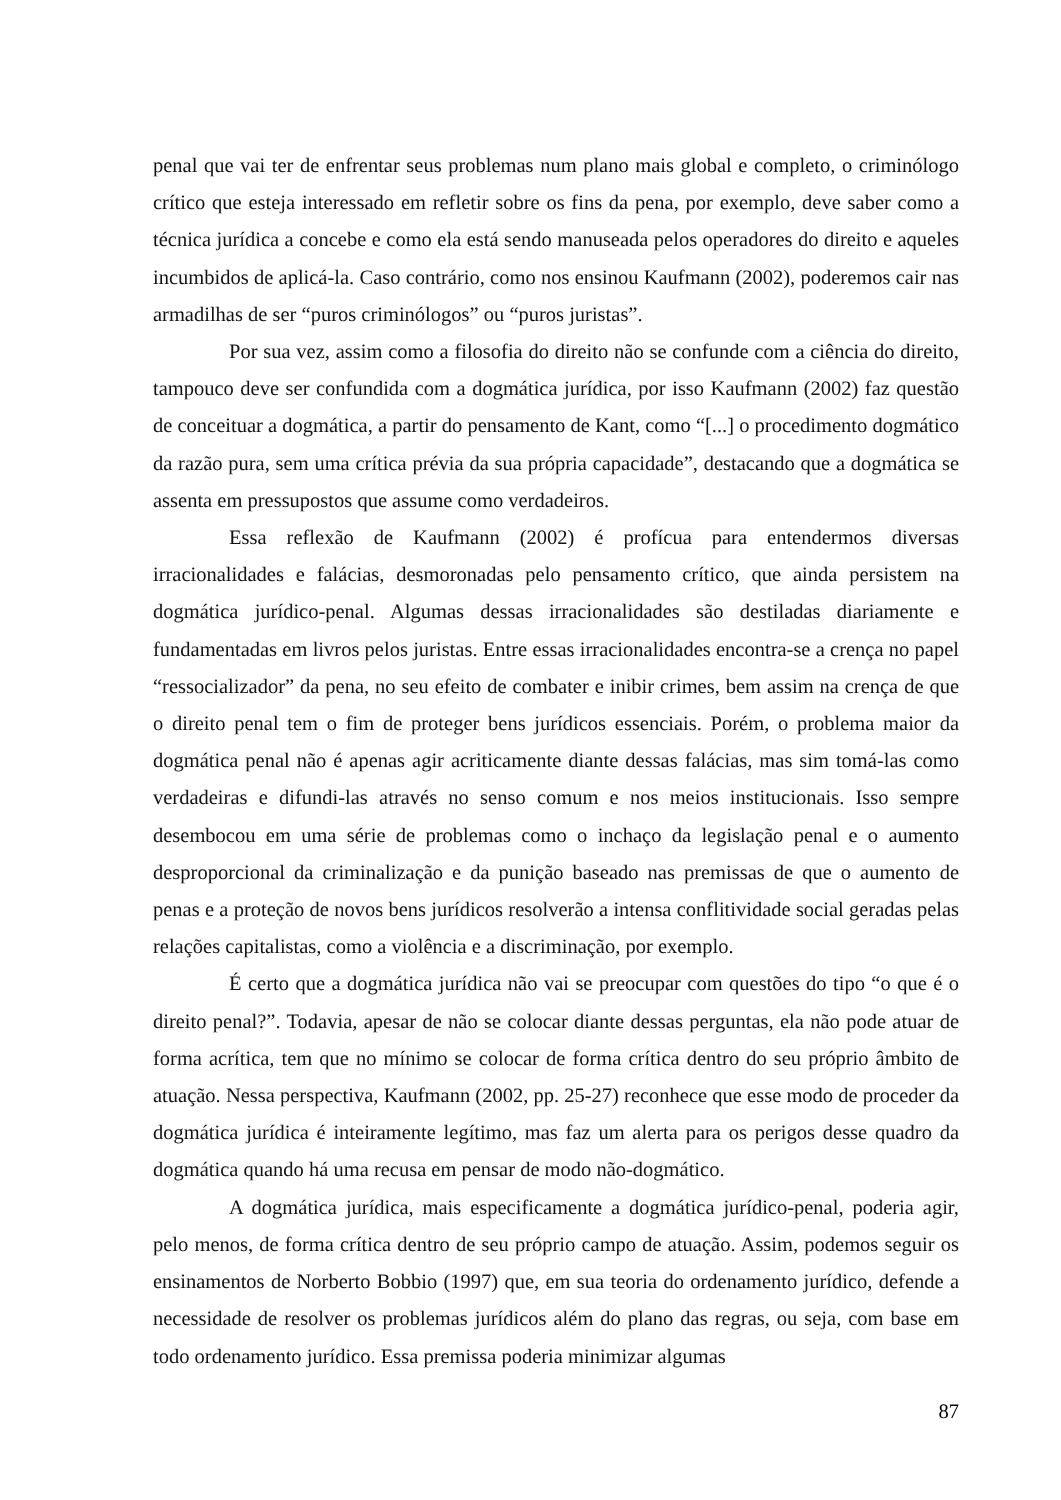penal que vai ter de enfrentar seus problemas num plano mais global e completo, o criminólogo crítico que esteja interessado em refletir sobre os fins da pena, por exemplo, deve saber como a técnica jurídica a concebe e como ela está sendo manuseada pelos operadores do direito e aqueles incumbidos de aplicá-la. Caso contrário, como nos ensinou Kaufmann (2002), poderemos cair nas armadilhas de ser “puros criminólogos” ou “puros juristas”.
Por sua vez, assim como a filosofia do direito não se confunde com a ciência do direito, tampouco deve ser confundida com a dogmática jurídica, por isso Kaufmann (2002) faz questão de conceituar a dogmática, a partir do pensamento de Kant, como “[...] o procedimento dogmático da razão pura, sem uma crítica prévia da sua própria capacidade”, destacando que a dogmática se assenta em pressupostos que assume como verdadeiros.
Essa reflexão de Kaufmann (2002) é profícua para entendermos diversas irracionalidades e falácias, desmoronadas pelo pensamento crítico, que ainda persistem na dogmática jurídico-penal. Algumas dessas irracionalidades são destiladas diariamente e fundamentadas em livros pelos juristas. Entre essas irracionalidades encontra-se a crença no papel “ressocializador” da pena, no seu efeito de combater e inibir crimes, bem assim na crença de que o direito penal tem o fim de proteger bens jurídicos essenciais. Porém, o problema maior da dogmática penal não é apenas agir acriticamente diante dessas falácias, mas sim tomá-las como verdadeiras e difundi-las através no senso comum e nos meios institucionais. Isso sempre desembocou em uma série de problemas como o inchaço da legislação penal e o aumento desproporcional da criminalização e da punição baseado nas premissas de que o aumento de penas e a proteção de novos bens jurídicos resolverão a intensa conflitividade social geradas pelas relações capitalistas, como a violência e a discriminação, por exemplo.
É certo que a dogmática jurídica não vai se preocupar com questões do tipo “o que é o direito penal?”. Todavia, apesar de não se colocar diante dessas perguntas, ela não pode atuar de forma acrítica, tem que no mínimo se colocar de forma crítica dentro do seu próprio âmbito de atuação. Nessa perspectiva, Kaufmann (2002, pp. 25-27) reconhece que esse modo de proceder da dogmática jurídica é inteiramente legítimo, mas faz um alerta para os perigos desse quadro da dogmática quando há uma recusa em pensar de modo não-dogmático.
A dogmática jurídica, mais especificamente a dogmática jurídico-penal, poderia agir, pelo menos, de forma crítica dentro de seu próprio campo de atuação. Assim, podemos seguir os ensinamentos de Norberto Bobbio (1997) que, em sua teoria do ordenamento jurídico, defende a necessidade de resolver os problemas jurídicos além do plano das regras, ou seja, com base em todo ordenamento jurídico. Essa premissa poderia minimizar algumas
87